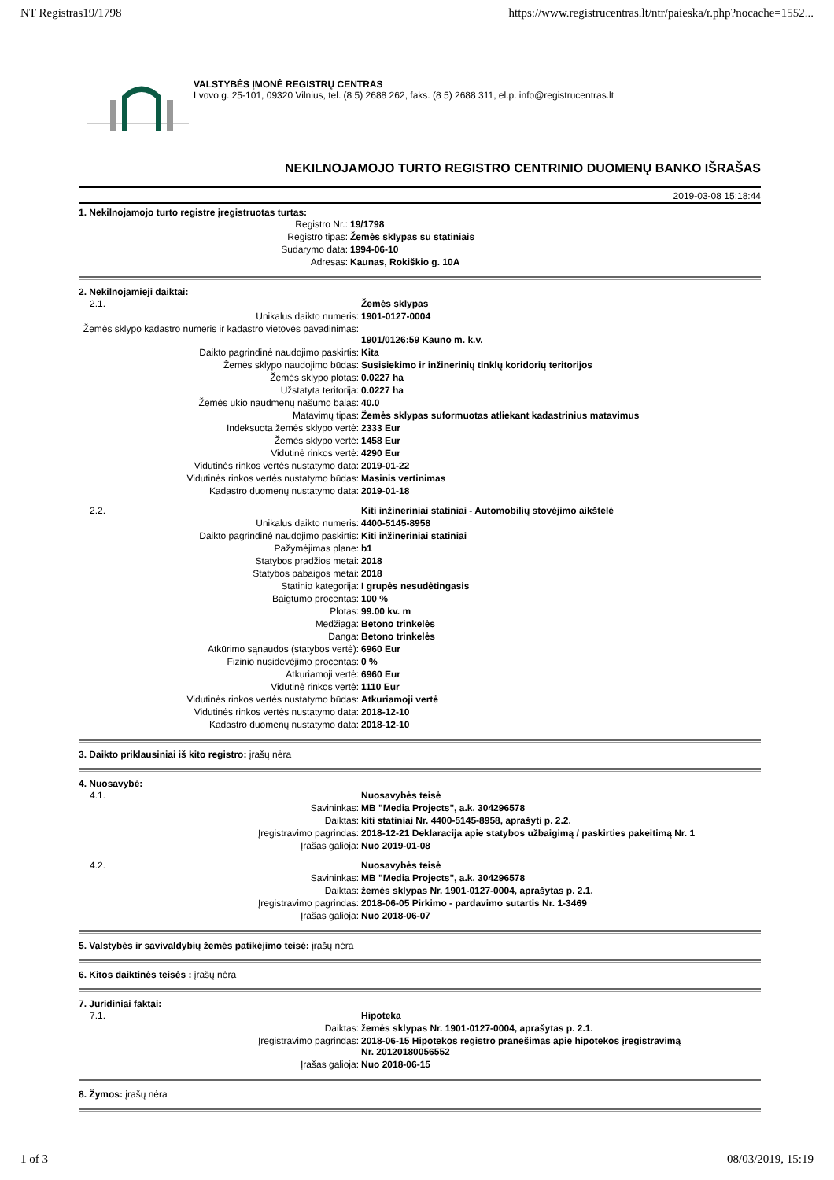NT Registras19/1798 https://www.registrucentras.lt/ntr/paieska/r.php?nocache=1552...
VALSTYBĖS ĮMONĖ REGISTRŲ CENTRAS
Lvovo g. 25-101, 09320 Vilnius, tel. (8 5) 2688 262, faks. (8 5) 2688 311, el.p. info@registrucentras.lt
NEKILNOJAMOJO TURTO REGISTRO CENTRINIO DUOMENŲ BANKO IŠRAŠAS
2019-03-08 15:18:44
1. Nekilnojamojo turto registre įregistruotas turtas:
| Registro Nr.: | 19/1798 |
| Registro tipas: | Žemės sklypas su statiniais |
| Sudarymo data: | 1994-06-10 |
| Adresas: | Kaunas, Rokiškio g. 10A |
2. Nekilnojamieji daiktai:
| 2.1. | Žemės sklypas |
| Unikalus daikto numeris: | 1901-0127-0004 |
| Žemės sklypo kadastro numeris ir kadastro vietovės pavadinimas: | 1901/0126:59 Kauno m. k.v. |
| Daikto pagrindinė naudojimo paskirtis: | Kita |
| Žemės sklypo naudojimo būdas: | Susisiekimo ir inžinerinių tinklų koridorių teritorijos |
| Žemės sklypo plotas: | 0.0227 ha |
| Užstatyta teritorija: | 0.0227 ha |
| Žemės ūkio naudmenų našumo balas: | 40.0 |
| Matavimų tipas: | Žemės sklypas suformuotas atliekant kadastrinius matavimus |
| Indeksuota žemės sklypo vertė: | 2333 Eur |
| Žemės sklypo vertė: | 1458 Eur |
| Vidutinė rinkos vertė: | 4290 Eur |
| Vidutinės rinkos vertės nustatymo data: | 2019-01-22 |
| Vidutinės rinkos vertės nustatymo būdas: | Masinis vertinimas |
| Kadastro duomenų nustatymo data: | 2019-01-18 |
| 2.2. | Kiti inžineriniai statiniai - Automobilių stovėjimo aikštelė |
| Unikalus daikto numeris: | 4400-5145-8958 |
| Daikto pagrindinė naudojimo paskirtis: | Kiti inžineriniai statiniai |
| Pažymėjimas plane: | b1 |
| Statybos pradžios metai: | 2018 |
| Statybos pabaigos metai: | 2018 |
| Statinio kategorija: | I grupės nesudėtingasis |
| Baigtumo procentas: | 100 % |
| Plotas: | 99.00 kv. m |
| Medžiaga: | Betono trinkelės |
| Danga: | Betono trinkelės |
| Atkūrimo sąnaudos (statybos vertė): | 6960 Eur |
| Fizinio nusidėvėjimo procentas: | 0 % |
| Atkuriamoji vertė: | 6960 Eur |
| Vidutinė rinkos vertė: | 1110 Eur |
| Vidutinės rinkos vertės nustatymo būdas: | Atkuriamoji vertė |
| Vidutinės rinkos vertės nustatymo data: | 2018-12-10 |
| Kadastro duomenų nustatymo data: | 2018-12-10 |
3. Daikto priklausiniai iš kito registro: įrašų nėra
4. Nuosavybė:
| 4.1. | Nuosavybės teisė |
| Savininkas: | MB "Media Projects", a.k. 304296578 |
| Daiktas: | kiti statiniai Nr. 4400-5145-8958, aprašyti p. 2.2. |
| Įregistravimo pagrindas: | 2018-12-21 Deklaracija apie statybos užbaigimą / paskirties pakeitimą Nr. 1 |
| Įrašas galioja: | Nuo 2019-01-08 |
| 4.2. | Nuosavybės teisė |
| Savininkas: | MB "Media Projects", a.k. 304296578 |
| Daiktas: | žemės sklypas Nr. 1901-0127-0004, aprašytas p. 2.1. |
| Įregistravimo pagrindas: | 2018-06-05 Pirkimo - pardavimo sutartis Nr. 1-3469 |
| Įrašas galioja: | Nuo 2018-06-07 |
5. Valstybės ir savivaldybių žemės patikėjimo teisė: įrašų nėra
6. Kitos daiktinės teisės : įrašų nėra
7. Juridiniai faktai:
| 7.1. | Hipoteka |
| Daiktas: | žemės sklypas Nr. 1901-0127-0004, aprašytas p. 2.1. |
| Įregistravimo pagrindas: | 2018-06-15 Hipotekos registro pranešimas apie hipotekos įregistravimą Nr. 20120180056552 |
| Įrašas galioja: | Nuo 2018-06-15 |
8. Žymos: įrašų nėra
1 of 3 08/03/2019, 15:19